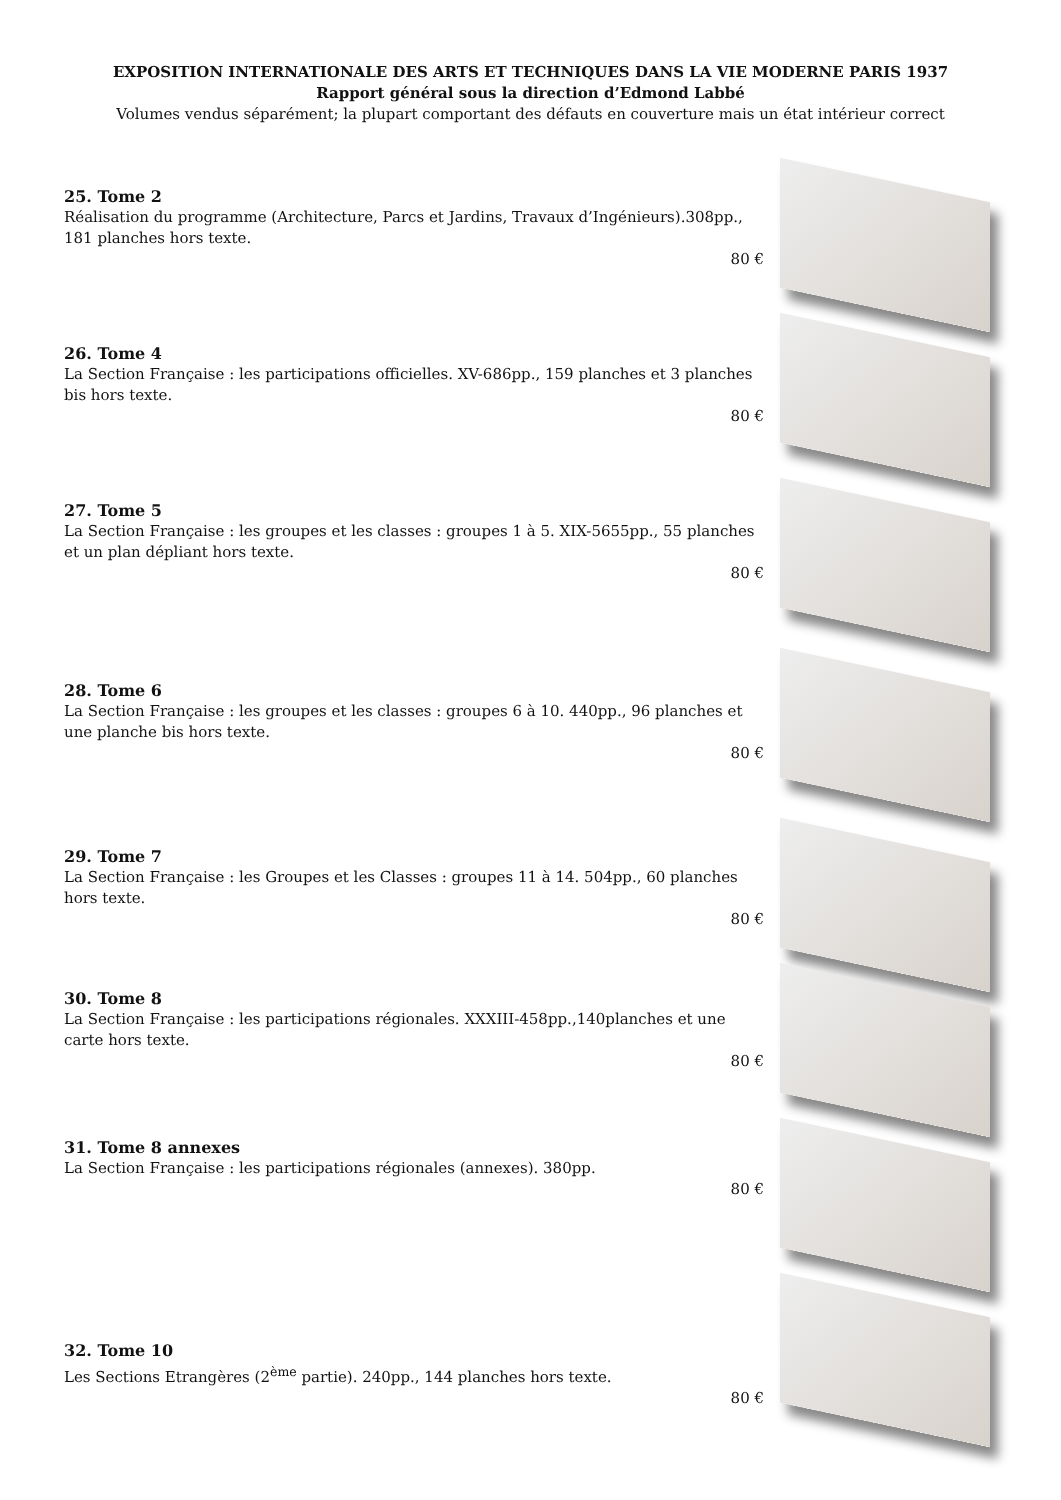EXPOSITION INTERNATIONALE DES ARTS ET TECHNIQUES DANS LA VIE MODERNE PARIS 1937
Rapport général sous la direction d’Edmond Labbé
Volumes vendus séparément; la plupart comportant des défauts en couverture mais un état intérieur correct
25. Tome 2
Réalisation du programme (Architecture, Parcs et Jardins, Travaux d’Ingénieurs).308pp., 181 planches hors texte.
80 €
26. Tome 4
La Section Française : les participations officielles. XV-686pp., 159 planches et 3 planches bis hors texte.
80 €
27. Tome 5
La Section Française : les groupes et les classes : groupes 1 à 5. XIX-5655pp., 55 planches et un plan dépliant hors texte.
80 €
28. Tome 6
La Section Française : les groupes et les classes : groupes 6 à 10. 440pp., 96 planches et une planche bis hors texte.
80 €
29. Tome 7
La Section Française : les Groupes et les Classes : groupes 11 à 14. 504pp., 60 planches hors texte.
80 €
30. Tome 8
La Section Française : les participations régionales. XXXIII-458pp.,140planches et une carte hors texte.
80 €
31. Tome 8 annexes
La Section Française : les participations régionales (annexes). 380pp.
80 €
32. Tome 10
Les Sections Etrangères (2<sup>ème</sup> partie). 240pp., 144 planches hors texte.
80 €